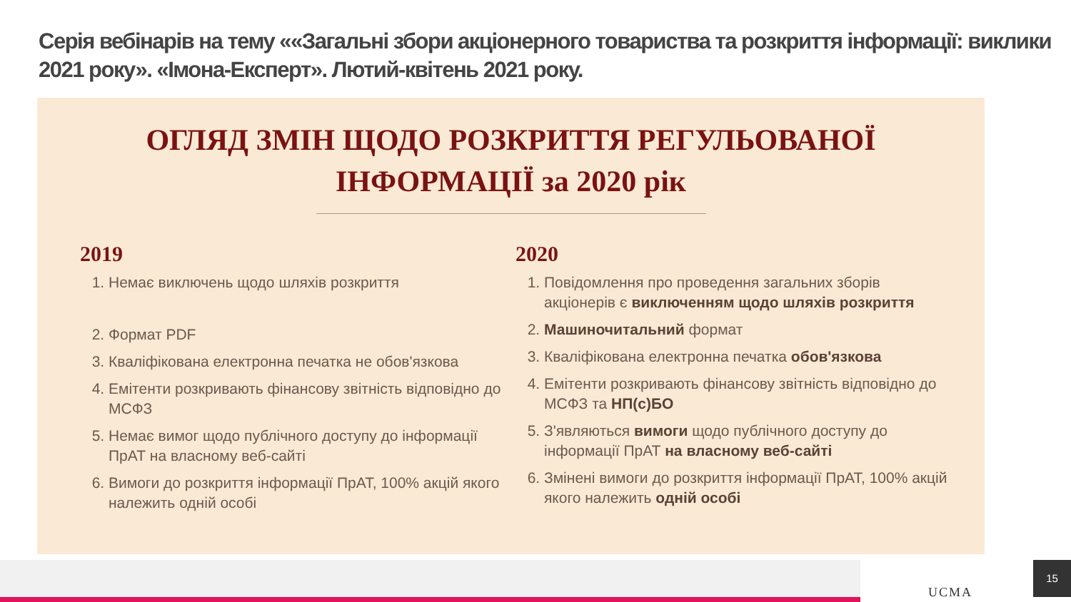Серія вебінарів на тему ««Загальні збори акціонерного товариства та розкриття інформації: виклики 2021 року». «Імона-Експерт». Лютий-квітень 2021 року.
ОГЛЯД ЗМІН ЩОДО РОЗКРИТТЯ РЕГУЛЬОВАНОЇ
ІНФОРМАЦІЇ за 2020 рік
2019
1. Немає виключень щодо шляхів розкриття
2. Формат PDF
3. Кваліфікована електронна печатка не обов'язкова
4. Емітенти розкривають фінансову звітність відповідно до МСФЗ
5. Немає вимог щодо публічного доступу до інформації ПрАТ на власному веб-сайті
6. Вимоги до розкриття інформації ПрАТ, 100% акцій якого належить одній особі
2020
1. Повідомлення про проведення загальних зборів акціонерів є виключенням щодо шляхів розкриття
2. Машиночитальний формат
3. Кваліфікована електронна печатка обов'язкова
4. Емітенти розкривають фінансову звітність відповідно до МСФЗ та НП(с)БО
5. З'являються вимоги щодо публічного доступу до інформації ПрАТ на власному веб-сайті
6. Змінені вимоги до розкриття інформації ПрАТ, 100% акцій якого належить одній особі
UCMA
15